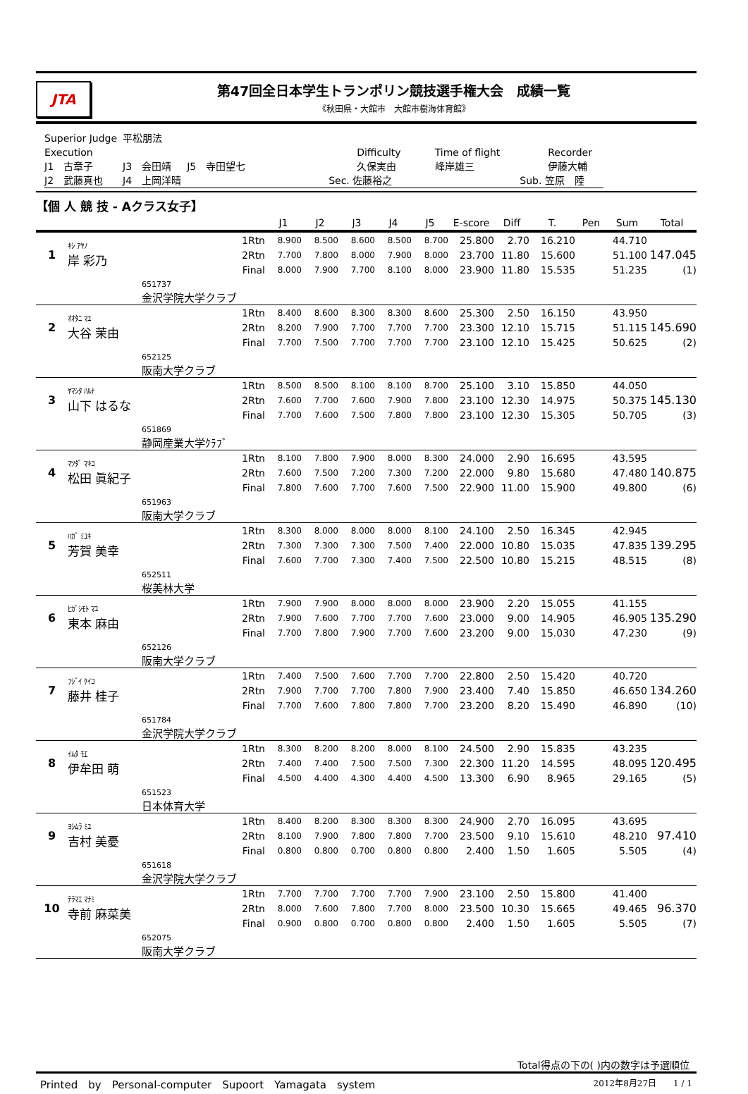JTA
第47回全日本学生トランポリン競技選手権大会　成績一覧
《秋田県・大館市　大館市樹海体育館》
| Superior Judge | 平松朋法 | | | | | |
| Execution | | | Difficulty | Time of flight | Recorder | |
| J1 古章子 | J3 会田靖 | J5 寺田望七 | 久保実由 | 峰岸雄三 | 伊藤大輔 | |
| J2 武藤真也 | J4 上岡洋晴 | | Sec. 佐藤裕之 | | Sub. 笠原 陸 | |
【個 人 競 技 - Aクラス女子】
| | | | | J1 | J2 | J3 | J4 | J5 | E-score | Diff | T. | Pen | Sum | Total |
| --- | --- | --- | --- | --- | --- | --- | --- | --- | --- | --- | --- | --- | --- | --- |
| 1 | ｷｼ ｱﾔﾉ 岸 彩乃 | | 1Rtn | 8.900 | 8.500 | 8.600 | 8.500 | 8.700 | 25.800 | 2.70 | 16.210 | | 44.710 | |
| | | | 2Rtn | 7.700 | 7.800 | 8.000 | 7.900 | 8.000 | 23.700 | 11.80 | 15.600 | | 51.100 | 147.045 |
| | | | Final | 8.000 | 7.900 | 7.700 | 8.100 | 8.000 | 23.900 | 11.80 | 15.535 | | 51.235 | (1) |
| | | 651737 金沢学院大学クラブ | | | | | | | | | | | | |
| 2 | ｵｵﾀﾆ ﾏﾕ 大谷 茉由 | | 1Rtn | 8.400 | 8.600 | 8.300 | 8.300 | 8.600 | 25.300 | 2.50 | 16.150 | | 43.950 | |
| | | | 2Rtn | 8.200 | 7.900 | 7.700 | 7.700 | 7.700 | 23.300 | 12.10 | 15.715 | | 51.115 | 145.690 |
| | | | Final | 7.700 | 7.500 | 7.700 | 7.700 | 7.700 | 23.100 | 12.10 | 15.425 | | 50.625 | (2) |
| | | 652125 阪南大学クラブ | | | | | | | | | | | | |
| 3 | ﾔﾏｼﾀ ﾊﾙﾅ 山下 はるな | | 1Rtn | 8.500 | 8.500 | 8.100 | 8.100 | 8.700 | 25.100 | 3.10 | 15.850 | | 44.050 | |
| | | | 2Rtn | 7.600 | 7.700 | 7.600 | 7.900 | 7.800 | 23.100 | 12.30 | 14.975 | | 50.375 | 145.130 |
| | | | Final | 7.700 | 7.600 | 7.500 | 7.800 | 7.800 | 23.100 | 12.30 | 15.305 | | 50.705 | (3) |
| | | 651869 静岡産業大学ｸﾗﾌﾞ | | | | | | | | | | | | |
| 4 | ﾏﾂﾀﾞ ﾏｷｺ 松田 眞紀子 | | 1Rtn | 8.100 | 7.800 | 7.900 | 8.000 | 8.300 | 24.000 | 2.90 | 16.695 | | 43.595 | |
| | | | 2Rtn | 7.600 | 7.500 | 7.200 | 7.300 | 7.200 | 22.000 | 9.80 | 15.680 | | 47.480 | 140.875 |
| | | | Final | 7.800 | 7.600 | 7.700 | 7.600 | 7.500 | 22.900 | 11.00 | 15.900 | | 49.800 | (6) |
| | | 651963 阪南大学クラブ | | | | | | | | | | | | |
| 5 | ﾊｶﾞ ﾐﾕｷ 芳賀 美幸 | | 1Rtn | 8.300 | 8.000 | 8.000 | 8.000 | 8.100 | 24.100 | 2.50 | 16.345 | | 42.945 | |
| | | | 2Rtn | 7.300 | 7.300 | 7.300 | 7.500 | 7.400 | 22.000 | 10.80 | 15.035 | | 47.835 | 139.295 |
| | | | Final | 7.600 | 7.700 | 7.300 | 7.400 | 7.500 | 22.500 | 10.80 | 15.215 | | 48.515 | (8) |
| | | 652511 桜美林大学 | | | | | | | | | | | | |
| 6 | ﾋｶﾞｼﾓﾄ ﾏﾕ 東本 麻由 | | 1Rtn | 7.900 | 7.900 | 8.000 | 8.000 | 8.000 | 23.900 | 2.20 | 15.055 | | 41.155 | |
| | | | 2Rtn | 7.900 | 7.600 | 7.700 | 7.700 | 7.600 | 23.000 | 9.00 | 14.905 | | 46.905 | 135.290 |
| | | | Final | 7.700 | 7.800 | 7.900 | 7.700 | 7.600 | 23.200 | 9.00 | 15.030 | | 47.230 | (9) |
| | | 652126 阪南大学クラブ | | | | | | | | | | | | |
| 7 | ﾌｼﾞｲ ｹｲｺ 藤井 桂子 | | 1Rtn | 7.400 | 7.500 | 7.600 | 7.700 | 7.700 | 22.800 | 2.50 | 15.420 | | 40.720 | |
| | | | 2Rtn | 7.900 | 7.700 | 7.700 | 7.800 | 7.900 | 23.400 | 7.40 | 15.850 | | 46.650 | 134.260 |
| | | | Final | 7.700 | 7.600 | 7.800 | 7.800 | 7.700 | 23.200 | 8.20 | 15.490 | | 46.890 | (10) |
| | | 651784 金沢学院大学クラブ | | | | | | | | | | | | |
| 8 | ｲﾑﾀ ﾓｴ 伊牟田 萌 | | 1Rtn | 8.300 | 8.200 | 8.200 | 8.000 | 8.100 | 24.500 | 2.90 | 15.835 | | 43.235 | |
| | | | 2Rtn | 7.400 | 7.400 | 7.500 | 7.500 | 7.300 | 22.300 | 11.20 | 14.595 | | 48.095 | 120.495 |
| | | | Final | 4.500 | 4.400 | 4.300 | 4.400 | 4.500 | 13.300 | 6.90 | 8.965 | | 29.165 | (5) |
| | | 651523 日本体育大学 | | | | | | | | | | | | |
| 9 | ﾖｼﾑﾗ ﾐﾕ 吉村 美憂 | | 1Rtn | 8.400 | 8.200 | 8.300 | 8.300 | 8.300 | 24.900 | 2.70 | 16.095 | | 43.695 | |
| | | | 2Rtn | 8.100 | 7.900 | 7.800 | 7.800 | 7.700 | 23.500 | 9.10 | 15.610 | | 48.210 | 97.410 |
| | | | Final | 0.800 | 0.800 | 0.700 | 0.800 | 0.800 | 2.400 | 1.50 | 1.605 | | 5.505 | (4) |
| | | 651618 金沢学院大学クラブ | | | | | | | | | | | | |
| 10 | ﾃﾗﾏｴ ﾏﾅﾐ 寺前 麻菜美 | | 1Rtn | 7.700 | 7.700 | 7.700 | 7.700 | 7.900 | 23.100 | 2.50 | 15.800 | | 41.400 | |
| | | | 2Rtn | 8.000 | 7.600 | 7.800 | 7.700 | 8.000 | 23.500 | 10.30 | 15.665 | | 49.465 | 96.370 |
| | | | Final | 0.900 | 0.800 | 0.700 | 0.800 | 0.800 | 2.400 | 1.50 | 1.605 | | 5.505 | (7) |
| | | 652075 阪南大学クラブ | | | | | | | | | | | | |
Total得点の下の( )内の数字は予選順位
Printed　by　Personal-computer　Supoort　Yamagata　system 2012年8月27日　　1 / 1